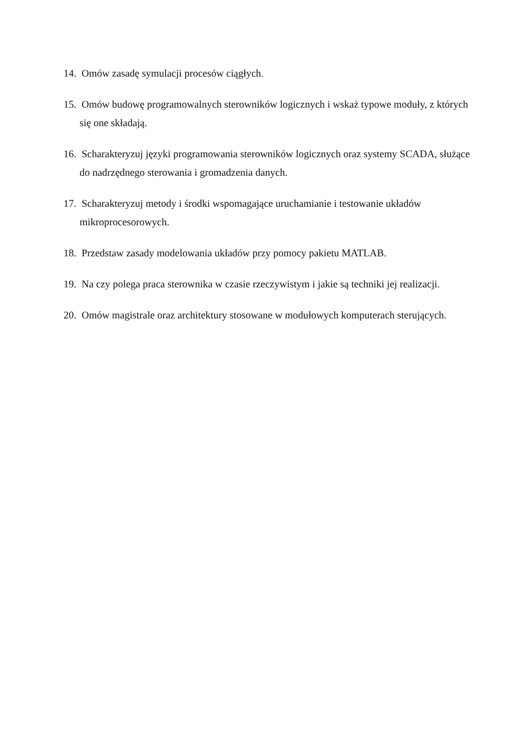14. Omów zasadę symulacji procesów ciągłych.
15. Omów budowę programowalnych sterowników logicznych i wskaż typowe moduły, z których się one składają.
16. Scharakteryzuj języki programowania sterowników logicznych oraz systemy SCADA, służące do nadrzędnego sterowania i gromadzenia danych.
17. Scharakteryzuj metody i środki wspomagające uruchamianie i testowanie układów mikroprocesorowych.
18. Przedstaw zasady modelowania układów przy pomocy pakietu MATLAB.
19. Na czy polega praca sterownika w czasie rzeczywistym i jakie są techniki jej realizacji.
20. Omów magistrale oraz architektury stosowane w modułowych komputerach sterujących.